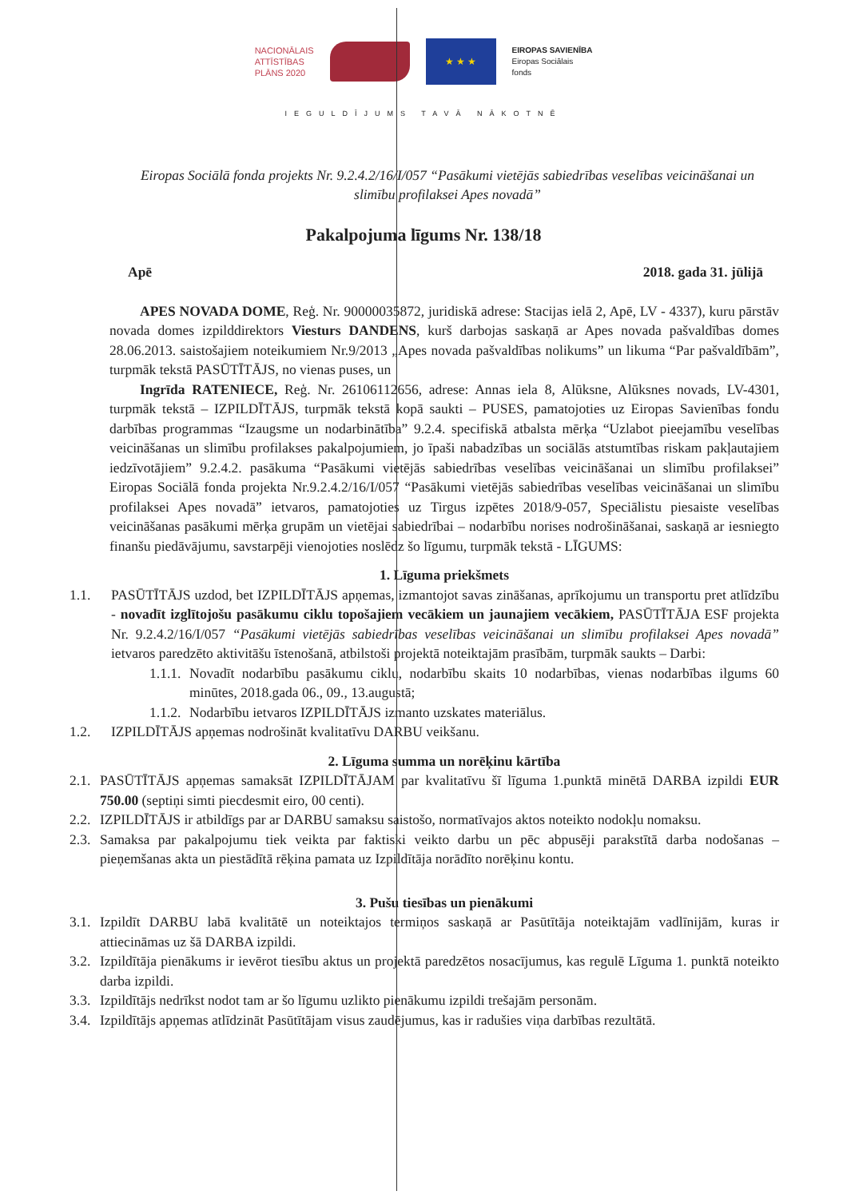NACIONĀLAIS
ATTĪSTĪBAS
PLĀNS 2020
★ ★ ★
EIROPAS SAVIENĪBA
Eiropas Sociālais
fonds
IEGULDĪJUMS TAVĀ NĀKOTNĒ
Eiropas Sociālā fonda projekts Nr. 9.2.4.2/16/I/057 “Pasākumi vietējās sabiedrības veselības veicināšanai un slimību profilaksei Apes novadā”
Pakalpojuma līgums Nr. 138/18
Apē 2018. gada 31. jūlijā
APES NOVADA DOME, Reģ. Nr. 90000035872, juridiskā adrese: Stacijas ielā 2, Apē, LV - 4337), kuru pārstāv novada domes izpilddirektors Viesturs DANDENS, kurš darbojas saskaņā ar Apes novada pašvaldības domes 28.06.2013. saistošajiem noteikumiem Nr.9/2013 „Apes novada pašvaldības nolikums” un likuma “Par pašvaldībām”, turpmāk tekstā PASŪTĪTĀJS, no vienas puses, un
Ingrīda RATENIECE, Reģ. Nr. 26106112656, adrese: Annas iela 8, Alūksne, Alūksnes novads, LV-4301, turpmāk tekstā – IZPILDĪTĀJS, turpmāk tekstā kopā saukti – PUSES, pamatojoties uz Eiropas Savienības fondu darbības programmas “Izaugsme un nodarbinātība” 9.2.4. specifiskā atbalsta mērķa “Uzlabot pieejamību veselības veicināšanas un slimību profilakses pakalpojumiem, jo īpaši nabadzības un sociālās atstumtības riskam pakļautajiem iedzīvotājiem” 9.2.4.2. pasākuma “Pasākumi vietējās sabiedrības veselības veicināšanai un slimību profilaksei” Eiropas Sociālā fonda projekta Nr.9.2.4.2/16/I/057 “Pasākumi vietējās sabiedrības veselības veicināšanai un slimību profilaksei Apes novadā” ietvaros, pamatojoties uz Tirgus izpētes 2018/9-057, Speciālistu piesaiste veselības veicināšanas pasākumi mērķa grupām un vietējai sabiedrībai – nodarbību norises nodrošināšanai, saskaņā ar iesniegto finanšu piedāvājumu, savstarpēji vienojoties noslēdz šo līgumu, turpmāk tekstā - LĪGUMS:
1. Līguma priekšmets
1.1. PASŪTĪTĀJS uzdod, bet IZPILDĪTĀJS apņemas, izmantojot savas zināšanas, aprīkojumu un transportu pret atlīdzību - novadīt izglītojošu pasākumu ciklu topošajiem vecākiem un jaunajiem vecākiem, PASŪTĪTĀJA ESF projekta Nr. 9.2.4.2/16/I/057 “Pasākumi vietējās sabiedrības veselības veicināšanai un slimību profilaksei Apes novadā” ietvaros paredzēto aktivitāšu īstenošanā, atbilstoši projektā noteiktajām prasībām, turpmāk saukts – Darbi:
1.1.1.
Novadīt nodarbību pasākumu ciklu, nodarbību skaits 10 nodarbības, vienas nodarbības ilgums 60 minūtes, 2018.gada 06., 09., 13.augustā;
1.1.2.
Nodarbību ietvaros IZPILDĪTĀJS izmanto uzskates materiālus.
1.2. IZPILDĪTĀJS apņemas nodrošināt kvalitatīvu DARBU veikšanu.
2. Līguma summa un norēķinu kārtība
2.1.
PASŪTĪTĀJS apņemas samaksāt IZPILDĪTĀJAM par kvalitatīvu šī līguma 1.punktā minētā DARBA izpildi EUR 750.00 (septiņi simti piecdesmit eiro, 00 centi).
2.2.
IZPILDĪTĀJS ir atbildīgs par ar DARBU samaksu saistošo, normatīvajos aktos noteikto nodokļu nomaksu.
2.3.
Samaksa par pakalpojumu tiek veikta par faktiski veikto darbu un pēc abpusēji parakstītā darba nodošanas – pieņemšanas akta un piestādītā rēķina pamata uz Izpildītāja norādīto norēķinu kontu.
3. Pušu tiesības un pienākumi
3.1.
Izpildīt DARBU labā kvalitātē un noteiktajos termiņos saskaņā ar Pasūtītāja noteiktajām vadlīnijām, kuras ir attiecināmas uz šā DARBA izpildi.
3.2.
Izpildītāja pienākums ir ievērot tiesību aktus un projektā paredzētos nosacījumus, kas regulē Līguma 1. punktā noteikto darba izpildi.
3.3.
Izpildītājs nedrīkst nodot tam ar šo līgumu uzlikto pienākumu izpildi trešajām personām.
3.4.
Izpildītājs apņemas atlīdzināt Pasūtītājam visus zaudējumus, kas ir radušies viņa darbības rezultātā.